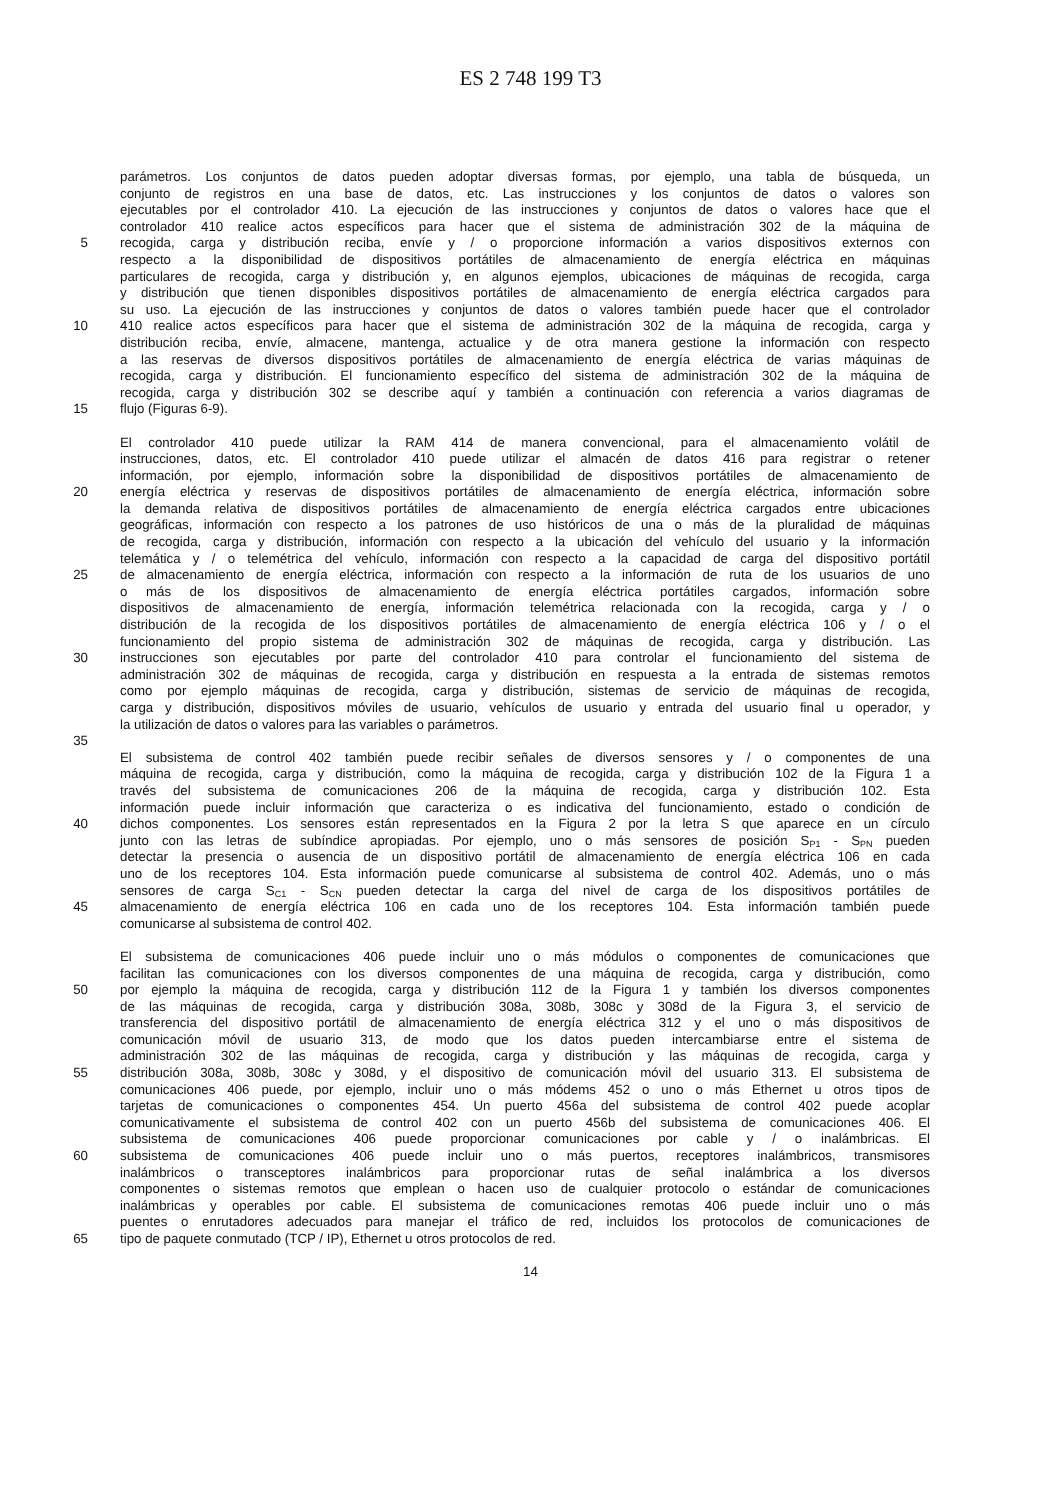ES 2 748 199 T3
parámetros. Los conjuntos de datos pueden adoptar diversas formas, por ejemplo, una tabla de búsqueda, un
conjunto de registros en una base de datos, etc. Las instrucciones y los conjuntos de datos o valores son
ejecutables por el controlador 410. La ejecución de las instrucciones y conjuntos de datos o valores hace que el
controlador 410 realice actos específicos para hacer que el sistema de administración 302 de la máquina de
5 recogida, carga y distribución reciba, envíe y / o proporcione información a varios dispositivos externos con
respecto a la disponibilidad de dispositivos portátiles de almacenamiento de energía eléctrica en máquinas
particulares de recogida, carga y distribución y, en algunos ejemplos, ubicaciones de máquinas de recogida, carga
y distribución que tienen disponibles dispositivos portátiles de almacenamiento de energía eléctrica cargados para
su uso. La ejecución de las instrucciones y conjuntos de datos o valores también puede hacer que el controlador
10 410 realice actos específicos para hacer que el sistema de administración 302 de la máquina de recogida, carga y
distribución reciba, envíe, almacene, mantenga, actualice y de otra manera gestione la información con respecto
a las reservas de diversos dispositivos portátiles de almacenamiento de energía eléctrica de varias máquinas de
recogida, carga y distribución. El funcionamiento específico del sistema de administración 302 de la máquina de
recogida, carga y distribución 302 se describe aquí y también a continuación con referencia a varios diagramas de
15 flujo (Figuras 6-9).
El controlador 410 puede utilizar la RAM 414 de manera convencional, para el almacenamiento volátil de
instrucciones, datos, etc. El controlador 410 puede utilizar el almacén de datos 416 para registrar o retener
información, por ejemplo, información sobre la disponibilidad de dispositivos portátiles de almacenamiento de
20 energía eléctrica y reservas de dispositivos portátiles de almacenamiento de energía eléctrica, información sobre
la demanda relativa de dispositivos portátiles de almacenamiento de energía eléctrica cargados entre ubicaciones
geográficas, información con respecto a los patrones de uso históricos de una o más de la pluralidad de máquinas
de recogida, carga y distribución, información con respecto a la ubicación del vehículo del usuario y la información
telemática y / o telemétrica del vehículo, información con respecto a la capacidad de carga del dispositivo portátil
25 de almacenamiento de energía eléctrica, información con respecto a la información de ruta de los usuarios de uno
o más de los dispositivos de almacenamiento de energía eléctrica portátiles cargados, información sobre
dispositivos de almacenamiento de energía, información telemétrica relacionada con la recogida, carga y / o
distribución de la recogida de los dispositivos portátiles de almacenamiento de energía eléctrica 106 y / o el
funcionamiento del propio sistema de administración 302 de máquinas de recogida, carga y distribución. Las
30 instrucciones son ejecutables por parte del controlador 410 para controlar el funcionamiento del sistema de
administración 302 de máquinas de recogida, carga y distribución en respuesta a la entrada de sistemas remotos
como por ejemplo máquinas de recogida, carga y distribución, sistemas de servicio de máquinas de recogida,
carga y distribución, dispositivos móviles de usuario, vehículos de usuario y entrada del usuario final u operador, y
la utilización de datos o valores para las variables o parámetros.
35
El subsistema de control 402 también puede recibir señales de diversos sensores y / o componentes de una
máquina de recogida, carga y distribución, como la máquina de recogida, carga y distribución 102 de la Figura 1 a
través del subsistema de comunicaciones 206 de la máquina de recogida, carga y distribución 102. Esta
información puede incluir información que caracteriza o es indicativa del funcionamiento, estado o condición de
40 dichos componentes. Los sensores están representados en la Figura 2 por la letra S que aparece en un círculo
junto con las letras de subíndice apropiadas. Por ejemplo, uno o más sensores de posición S<sub>P1</sub> - S<sub>PN</sub> pueden
detectar la presencia o ausencia de un dispositivo portátil de almacenamiento de energía eléctrica 106 en cada
uno de los receptores 104. Esta información puede comunicarse al subsistema de control 402. Además, uno o más
sensores de carga S<sub>C1</sub> - S<sub>CN</sub> pueden detectar la carga del nivel de carga de los dispositivos portátiles de
45 almacenamiento de energía eléctrica 106 en cada uno de los receptores 104. Esta información también puede
comunicarse al subsistema de control 402.
El subsistema de comunicaciones 406 puede incluir uno o más módulos o componentes de comunicaciones que
facilitan las comunicaciones con los diversos componentes de una máquina de recogida, carga y distribución, como
50 por ejemplo la máquina de recogida, carga y distribución 112 de la Figura 1 y también los diversos componentes
de las máquinas de recogida, carga y distribución 308a, 308b, 308c y 308d de la Figura 3, el servicio de
transferencia del dispositivo portátil de almacenamiento de energía eléctrica 312 y el uno o más dispositivos de
comunicación móvil de usuario 313, de modo que los datos pueden intercambiarse entre el sistema de
administración 302 de las máquinas de recogida, carga y distribución y las máquinas de recogida, carga y
55 distribución 308a, 308b, 308c y 308d, y el dispositivo de comunicación móvil del usuario 313. El subsistema de
comunicaciones 406 puede, por ejemplo, incluir uno o más módems 452 o uno o más Ethernet u otros tipos de
tarjetas de comunicaciones o componentes 454. Un puerto 456a del subsistema de control 402 puede acoplar
comunicativamente el subsistema de control 402 con un puerto 456b del subsistema de comunicaciones 406. El
subsistema de comunicaciones 406 puede proporcionar comunicaciones por cable y / o inalámbricas. El
60 subsistema de comunicaciones 406 puede incluir uno o más puertos, receptores inalámbricos, transmisores
inalámbricos o transceptores inalámbricos para proporcionar rutas de señal inalámbrica a los diversos
componentes o sistemas remotos que emplean o hacen uso de cualquier protocolo o estándar de comunicaciones
inalámbricas y operables por cable. El subsistema de comunicaciones remotas 406 puede incluir uno o más
puentes o enrutadores adecuados para manejar el tráfico de red, incluidos los protocolos de comunicaciones de
65 tipo de paquete conmutado (TCP / IP), Ethernet u otros protocolos de red.
14